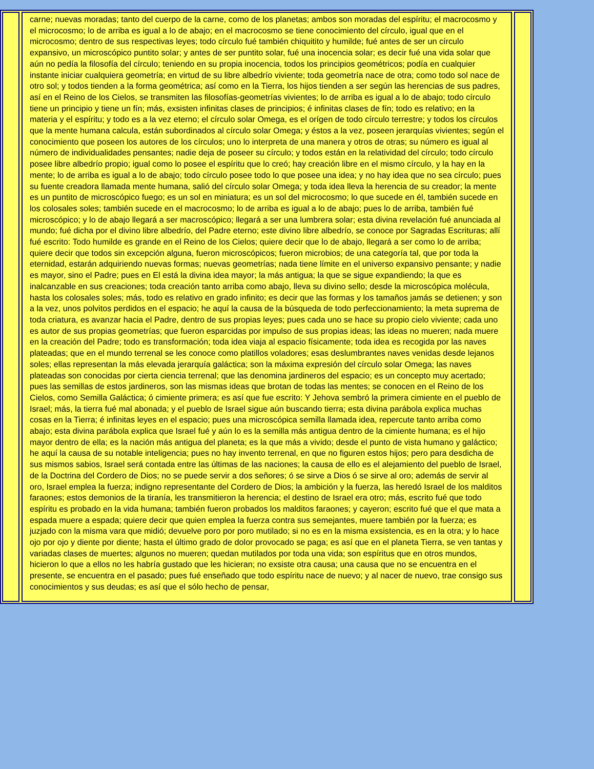carne; nuevas moradas; tanto del cuerpo de la carne, como de los planetas; ambos son moradas del espíritu; el macrocosmo y el microcosmo; lo de arriba es igual a lo de abajo; en el macrocosmo se tiene conocimiento del círculo, igual que en el microcosmo; dentro de sus respectivas leyes; todo círculo fué también chiquitito y humilde; fué antes de ser un círculo expansivo, un microscópico puntito solar; y antes de ser puntito solar, fué una inocencia solar; es decir fué una vida solar que aún no pedía la filosofía del círculo; teniendo en su propia inocencia, todos los principios geométricos; podía en cualquier instante iniciar cualquiera geometría; en virtud de su libre albedrío viviente; toda geometría nace de otra; como todo sol nace de otro sol; y todos tienden a la forma geométrica; así como en la Tierra, los hijos tienden a ser según las herencias de sus padres, así en el Reino de los Cielos, se transmiten las filosofías-geometrías vivientes; lo de arriba es igual a lo de abajo; todo círculo tiene un principio y tiene un fín; más, exsisten infinitas clases de principios; é infinitas clases de fín; todo es relativo; en la materia y el espíritu; y todo es a la vez eterno; el círculo solar Omega, es el orígen de todo círculo terrestre; y todos los círculos que la mente humana calcula, están subordinados al círculo solar Omega; y éstos a la vez, poseen jerarquías vivientes; según el conocimiento que poseen los autores de los círculos; uno lo interpreta de una manera y otros de otras; su número es igual al número de individualidades pensantes; nadie deja de poseer su círculo; y todos están en la relatividad del círculo; todo círculo posee libre albedrío propio; igual como lo posee el espíritu que lo creó; hay creación libre en el mismo círculo, y la hay en la mente; lo de arriba es igual a lo de abajo; todo círculo posee todo lo que posee una idea; y no hay idea que no sea círculo; pues su fuente creadora llamada mente humana, salió del círculo solar Omega; y toda idea lleva la herencia de su creador; la mente es un puntito de microscópico fuego; es un sol en miniatura; es un sol del microcosmo; lo que sucede en él, también sucede en los colosales soles; también sucede en el macrocosmo; lo de arriba es igual a lo de abajo; pues lo de arriba, también fué microscópico; y lo de abajo llegará a ser macroscópico; llegará a ser una lumbrera solar; esta divina revelación fué anunciada al mundo; fué dicha por el divino libre albedrío, del Padre eterno; este divino libre albedrío, se conoce por Sagradas Escrituras; allí fué escrito: Todo humilde es grande en el Reino de los Cielos; quiere decir que lo de abajo, llegará a ser como lo de arriba; quiere decir que todos sin excepción alguna, fueron microscópicos; fueron microbios; de una categoría tal, que por toda la eternidad, estarán adquiriendo nuevas formas; nuevas geometrías; nada tiene límite en el universo expansivo pensante; y nadie es mayor, sino el Padre; pues en El está la divina idea mayor; la más antigua; la que se sigue expandiendo; la que es inalcanzable en sus creaciones; toda creación tanto arriba como abajo, lleva su divino sello; desde la microscópica molécula, hasta los colosales soles; más, todo es relativo en grado infinito; es decir que las formas y los tamaños jamás se detienen; y son a la vez, unos polvitos perdidos en el espacio; he aquí la causa de la búsqueda de todo perfeccionamiento; la meta suprema de toda criatura, es avanzar hacia el Padre, dentro de sus propias leyes; pues cada uno se hace su propio cielo viviente; cada uno es autor de sus propias geometrías; que fueron esparcidas por impulso de sus propias ideas; las ideas no mueren; nada muere en la creación del Padre; todo es transformación; toda idea viaja al espacio físicamente; toda idea es recogida por las naves plateadas; que en el mundo terrenal se les conoce como platillos voladores; esas deslumbrantes naves venidas desde lejanos soles; ellas representan la más elevada jerarquía galáctica; son la máxima expresión del círculo solar Omega; las naves plateadas son conocidas por cierta ciencia terrenal; que las denomina jardineros del espacio; es un concepto muy acertado; pues las semillas de estos jardineros, son las mismas ideas que brotan de todas las mentes; se conocen en el Reino de los Cielos, como Semilla Galáctica; ó cimiente primera; es así que fue escrito: Y Jehova sembró la primera cimiente en el pueblo de Israel; más, la tierra fué mal abonada; y el pueblo de Israel sigue aún buscando tierra; esta divina parábola explica muchas cosas en la Tierra; é infinitas leyes en el espacio; pues una microscópica semilla llamada idea, repercute tanto arriba como abajo; esta divina parábola explica que Israel fué y aún lo es la semilla más antigua dentro de la cimiente humana; es el hijo mayor dentro de ella; es la nación más antigua del planeta; es la que más a vivido; desde el punto de vista humano y galáctico; he aquí la causa de su notable inteligencia; pues no hay invento terrenal, en que no figuren estos hijos; pero para desdicha de sus mismos sabios, Israel será contada entre las últimas de las naciones; la causa de ello es el alejamiento del pueblo de Israel, de la Doctrina del Cordero de Dios; no se puede servir a dos señores; ó se sirve a Dios ó se sirve al oro; además de servir al oro, Israel emplea la fuerza; indigno representante del Cordero de Dios; la ambición y la fuerza, las heredó Israel de los malditos faraones; estos demonios de la tiranía, les transmitieron la herencia; el destino de Israel era otro; más, escrito fué que todo espíritu es probado en la vida humana; también fueron probados los malditos faraones; y cayeron; escrito fué que el que mata a espada muere a espada; quiere decir que quien emplea la fuerza contra sus semejantes, muere también por la fuerza; es juzjado con la misma vara que midió; devuelve poro por poro mutilado; si no es en la misma exsistencia, es en la otra; y lo hace ojo por ojo y diente por diente; hasta el último grado de dolor provocado se paga; es así que en el planeta Tierra, se ven tantas y variadas clases de muertes; algunos no mueren; quedan mutilados por toda una vida; son espíritus que en otros mundos, hicieron lo que a ellos no les habría gustado que les hicieran; no exsiste otra causa; una causa que no se encuentra en el presente, se encuentra en el pasado; pues fué enseñado que todo espíritu nace de nuevo; y al nacer de nuevo, trae consigo sus conocimientos y sus deudas; es así que el sólo hecho de pensar,